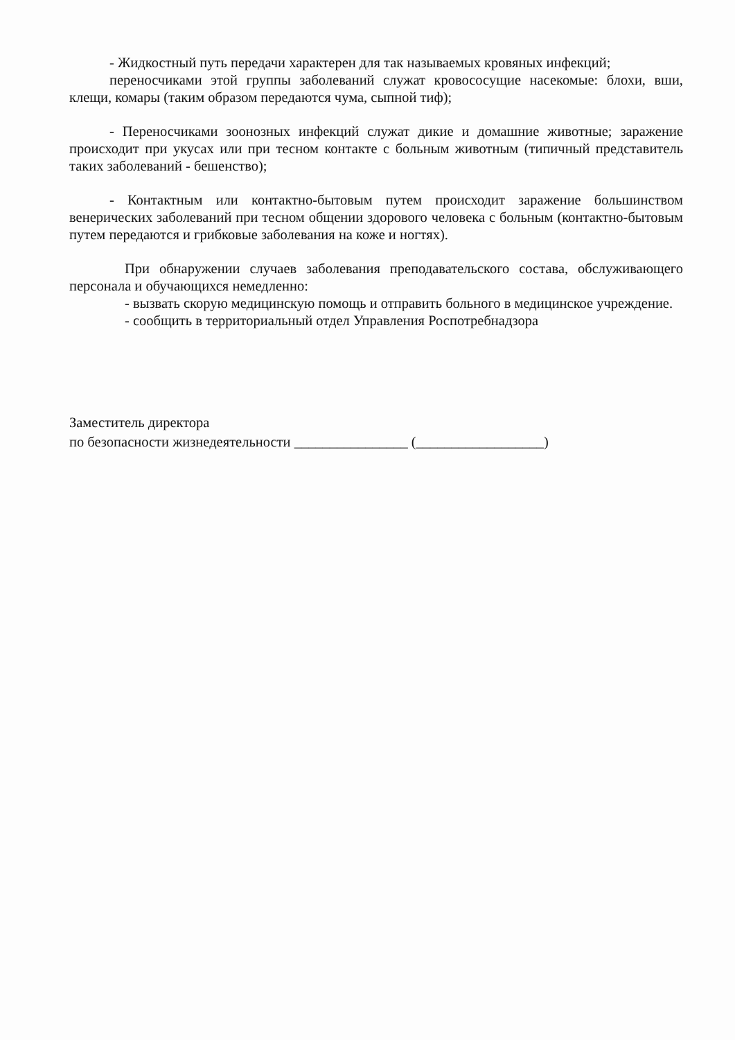- Жидкостный путь передачи характерен для так называемых кровяных инфекций;
переносчиками этой группы заболеваний служат кровососущие насекомые: блохи, вши, клещи, комары (таким образом передаются чума, сыпной тиф);
- Переносчиками зоонозных инфекций служат дикие и домашние животные; заражение происходит при укусах или при тесном контакте с больным животным (типичный представитель таких заболеваний - бешенство);
- Контактным или контактно-бытовым путем происходит заражение большинством венерических заболеваний при тесном общении здорового человека с больным (контактно-бытовым путем передаются и грибковые заболевания на коже и ногтях).
При обнаружении случаев заболевания преподавательского состава, обслуживающего персонала и обучающихся немедленно:
- вызвать скорую медицинскую помощь и отправить больного в медицинское учреждение.
- сообщить в территориальный отдел Управления Роспотребнадзора
Заместитель директора
по безопасности жизнедеятельности ________________ (__________________)